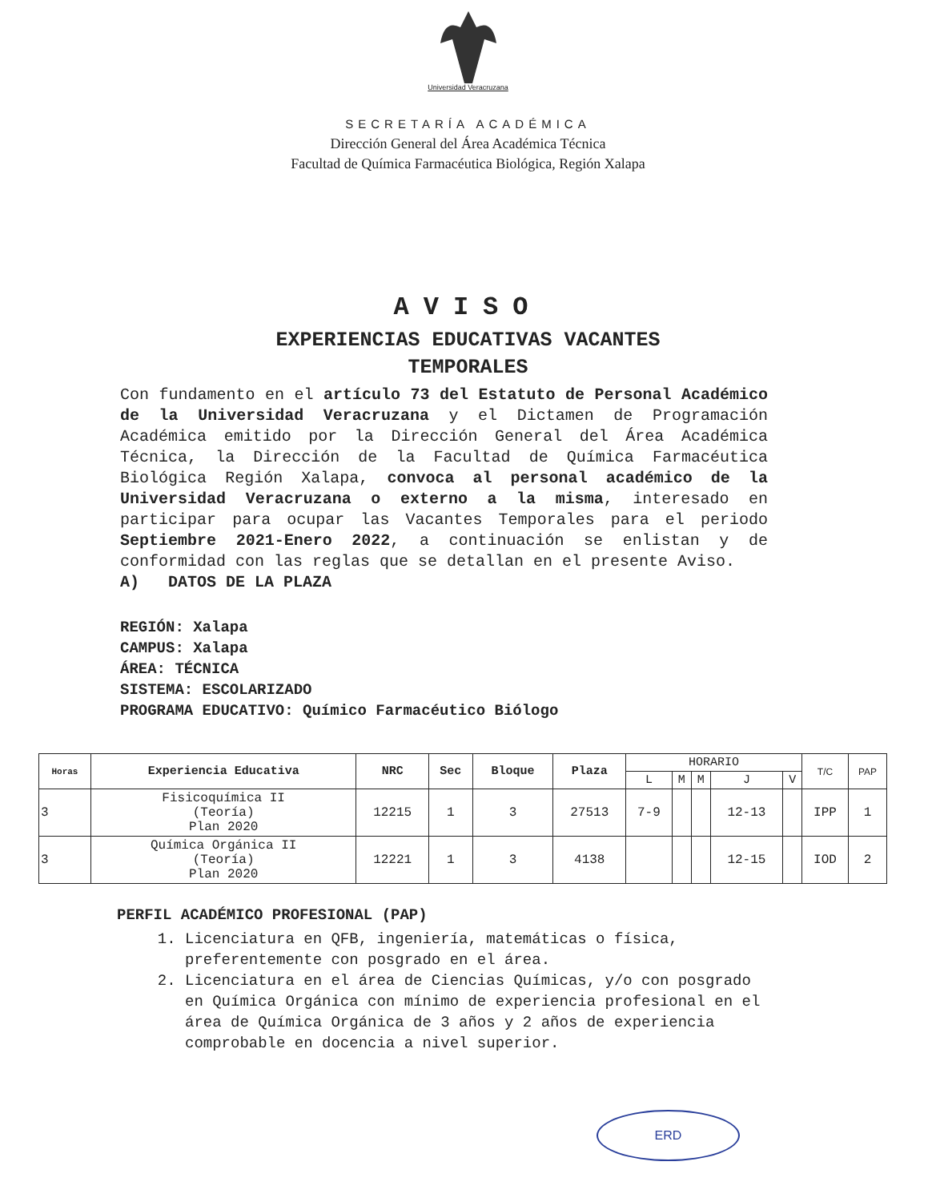Universidad Veracruzana
SECRETARÍA ACADÉMICA
Dirección General del Área Académica Técnica
Facultad de Química Farmacéutica Biológica, Región Xalapa
AVISO
EXPERIENCIAS EDUCATIVAS VACANTES
TEMPORALES
Con fundamento en el artículo 73 del Estatuto de Personal Académico de la Universidad Veracruzana y el Dictamen de Programación Académica emitido por la Dirección General del Área Académica Técnica, la Dirección de la Facultad de Química Farmacéutica Biológica Región Xalapa, convoca al personal académico de la Universidad Veracruzana o externo a la misma, interesado en participar para ocupar las Vacantes Temporales para el periodo Septiembre 2021-Enero 2022, a continuación se enlistan y de conformidad con las reglas que se detallan en el presente Aviso.
A) DATOS DE LA PLAZA
REGIÓN: Xalapa
CAMPUS: Xalapa
ÁREA: TÉCNICA
SISTEMA: ESCOLARIZADO
PROGRAMA EDUCATIVO: Químico Farmacéutico Biólogo
| Horas | Experiencia Educativa | NRC | Sec | Bloque | Plaza | HORARIO | | | | | T/C | PAP |
| --- | --- | --- | --- | --- | --- | --- | --- | --- | --- | --- | --- | --- |
| | | | | | | L | M | M | J | V | | |
| 3 | Fisicoquímica II (Teoría) Plan 2020 | 12215 | 1 | 3 | 27513 | 7-9 | | | 12-13 | | IPP | 1 |
| 3 | Química Orgánica II (Teoría) Plan 2020 | 12221 | 1 | 3 | 4138 | | | | 12-15 | | IOD | 2 |
PERFIL ACADÉMICO PROFESIONAL (PAP)
1. Licenciatura en QFB, ingeniería, matemáticas o física, preferentemente con posgrado en el área.
2. Licenciatura en el área de Ciencias Químicas, y/o con posgrado en Química Orgánica con mínimo de experiencia profesional en el área de Química Orgánica de 3 años y 2 años de experiencia comprobable en docencia a nivel superior.
ERD